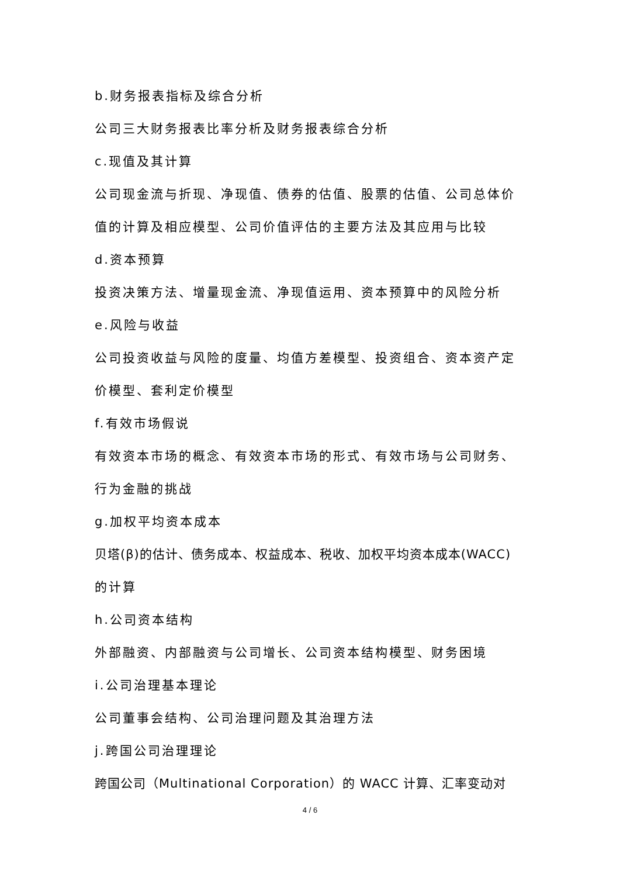b.财务报表指标及综合分析
公司三大财务报表比率分析及财务报表综合分析
c.现值及其计算
公司现金流与折现、净现值、债券的估值、股票的估值、公司总体价
值的计算及相应模型、公司价值评估的主要方法及其应用与比较
d.资本预算
投资决策方法、增量现金流、净现值运用、资本预算中的风险分析
e.风险与收益
公司投资收益与风险的度量、均值方差模型、投资组合、资本资产定
价模型、套利定价模型
f.有效市场假说
有效资本市场的概念、有效资本市场的形式、有效市场与公司财务、
行为金融的挑战
g.加权平均资本成本
贝塔(β)的估计、债务成本、权益成本、税收、加权平均资本成本(WACC)
的计算
h.公司资本结构
外部融资、内部融资与公司增长、公司资本结构模型、财务困境
i.公司治理基本理论
公司董事会结构、公司治理问题及其治理方法
j.跨国公司治理理论
跨国公司（Multinational Corporation）的 WACC 计算、汇率变动对
4 / 6